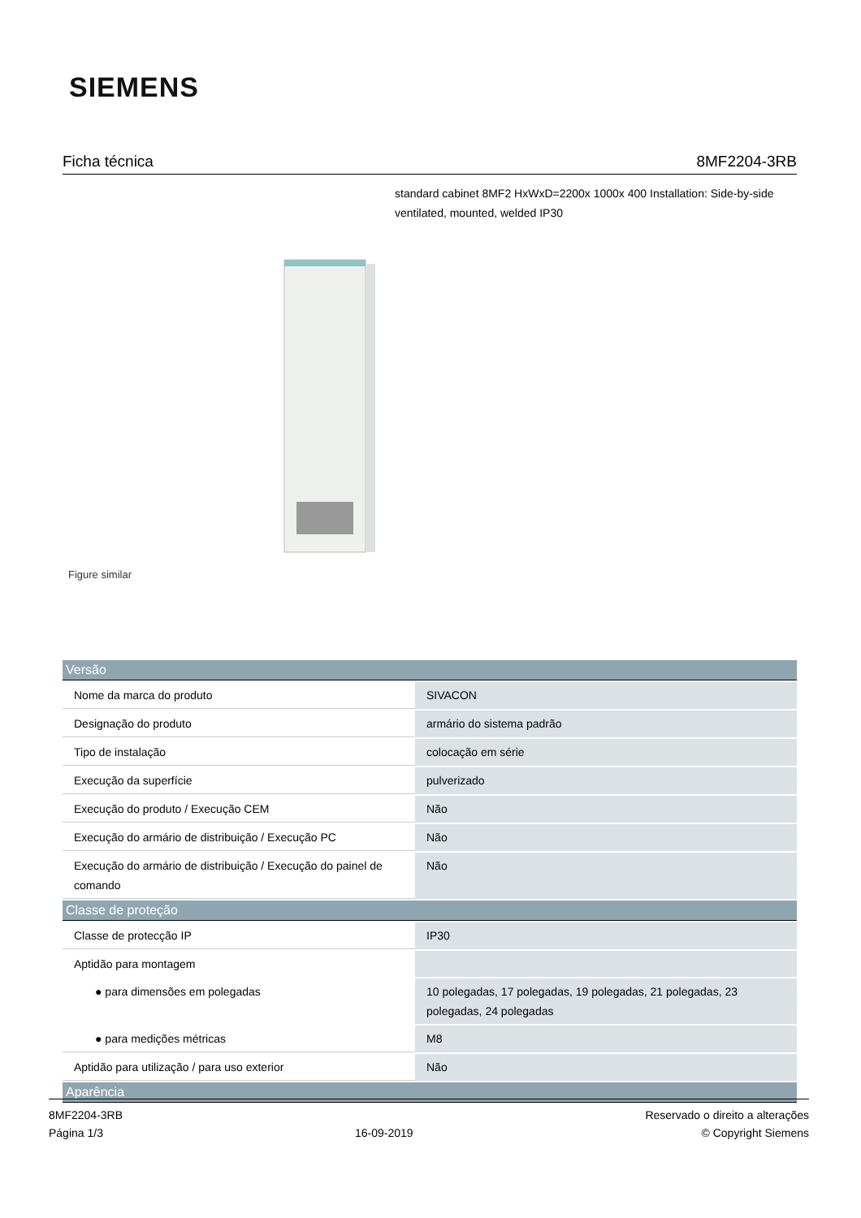SIEMENS
Ficha técnica 8MF2204-3RB
standard cabinet 8MF2 HxWxD=2200x 1000x 400 Installation: Side-by-side ventilated, mounted, welded IP30
Figure similar
| Versão | |
| --- | --- |
| Nome da marca do produto | SIVACON |
| Designação do produto | armário do sistema padrão |
| Tipo de instalação | colocação em série |
| Execução da superfície | pulverizado |
| Execução do produto / Execução CEM | Não |
| Execução do armário de distribuição / Execução PC | Não |
| Execução do armário de distribuição / Execução do painel de comando | Não |
| Classe de proteção | |
| Classe de protecção IP | IP30 |
| Aptidão para montagem | |
| ● para dimensões em polegadas | 10 polegadas, 17 polegadas, 19 polegadas, 21 polegadas, 23 polegadas, 24 polegadas |
| ● para medições métricas | M8 |
| Aptidão para utilização / para uso exterior | Não |
| Aparência | |
8MF2204-3RB
Página 1/3
16-09-2019
Reservado o direito a alterações
© Copyright Siemens